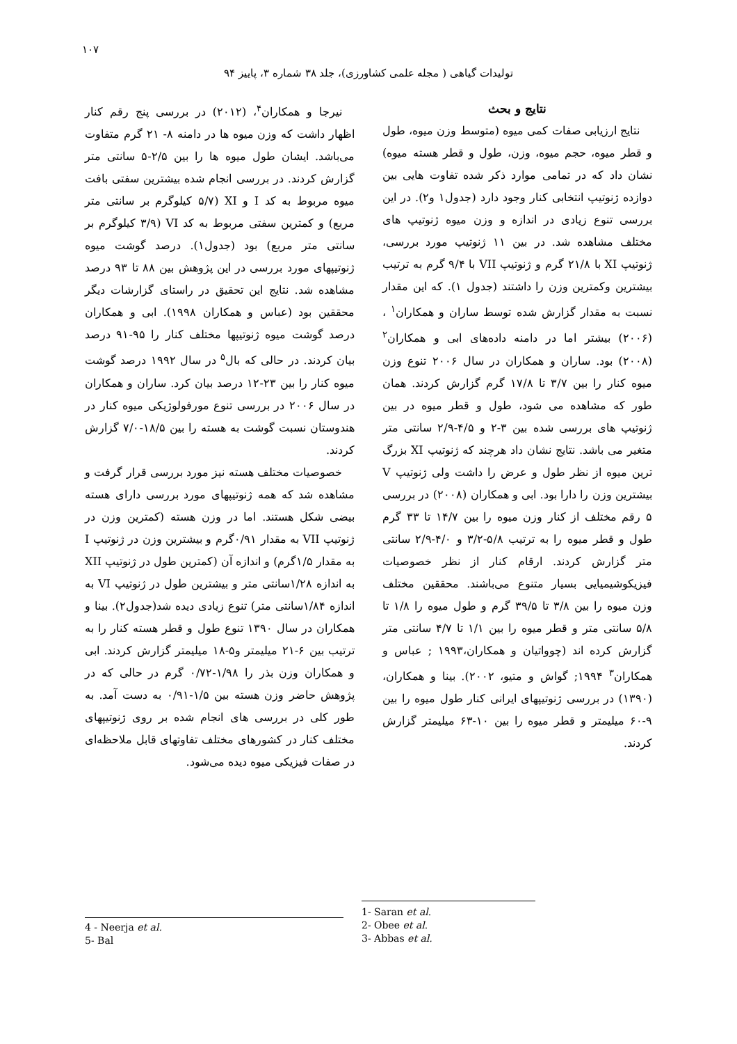۱۰۷
تولیدات گیاهی ( مجله علمی کشاورزی)، جلد ۳۸ شماره ۳، پاییز ۹۴
نتایج و بحث
نتایج ارزیابی صفات کمی میوه (متوسط وزن میوه، طول و قطر میوه، حجم میوه، وزن، طول و قطر هسته میوه) نشان داد که در تمامی موارد ذکر شده تفاوت هایی بین دوازده ژنوتیپ انتخابی کنار وجود دارد (جدول۱ و۲). در این بررسی تنوع زیادی در اندازه و وزن میوه ژنوتیپ های مختلف مشاهده شد. در بین ۱۱ ژنوتیپ مورد بررسی، ژنوتیپ XI با ۲۱/۸ گرم و ژنوتیپ VII با ۹/۴ گرم به ترتیب بیشترین وکمترین وزن را داشتند (جدول ۱). که این مقدار نسبت به مقدار گزارش شده توسط ساران و همکاران<sup>۱</sup> ، (۲۰۰۶) بیشتر اما در دامنه داده‌های ابی و همکاران<sup>۲</sup> (۲۰۰۸) بود. ساران و همکاران در سال ۲۰۰۶ تنوع وزن میوه کنار را بین ۳/۷ تا ۱۷/۸ گرم گزارش کردند. همان طور که مشاهده می شود، طول و قطر میوه در بین ژنوتیپ های بررسی شده بین ۳-۲ و ۴/۵-۲/۹ سانتی متر متغیر می باشد. نتایج نشان داد هرچند که ژنوتیپ XI بزرگ ترین میوه از نظر طول و عرض را داشت ولی ژنوتیپ V بیشترین وزن را دارا بود. ابی و همکاران (۲۰۰۸) در بررسی ۵ رقم مختلف از کنار وزن میوه را بین ۱۴/۷ تا ۳۳ گرم طول و قطر میوه را به ترتیب ۵/۸-۳/۲ و ۴/۰-۲/۹ سانتی متر گزارش کردند. ارقام کنار از نظر خصوصیات فیزیکوشیمیایی بسیار متنوع می‌باشند. محققین مختلف وزن میوه را بین ۳/۸ تا ۳۹/۵ گرم و طول میوه را ۱/۸ تا ۵/۸ سانتی متر و قطر میوه را بین ۱/۱ تا ۴/۷ سانتی متر گزارش کرده اند (چوواتیان و همکاران،۱۹۹۳ ; عباس و همکاران<sup>۳</sup> ۱۹۹۴; گواش و متیو، ۲۰۰۲). بینا و همکاران، (۱۳۹۰) در بررسی ژنوتیپهای ایرانی کنار طول میوه را بین ۹-۶۰ میلیمتر و قطر میوه را بین ۱۰-۶۳ میلیمتر گزارش کردند.
نیرجا و همکاران<sup>۴</sup>، (۲۰۱۲) در بررسی پنج رقم کنار اظهار داشت که وزن میوه ها در دامنه ۸- ۲۱ گرم متفاوت می‌باشد. ایشان طول میوه ها را بین ۲/۵-۵ سانتی متر گزارش کردند. در بررسی انجام شده بیشترین سفتی بافت میوه مربوط به کد I و XI (۵/۷ کیلوگرم بر سانتی متر مربع) و کمترین سفتی مربوط به کد VI (۳/۹ کیلوگرم بر سانتی متر مربع) بود (جدول۱). درصد گوشت میوه ژنوتیپهای مورد بررسی در این پژوهش بین ۸۸ تا ۹۳ درصد مشاهده شد. نتایج این تحقیق در راستای گزارشات دیگر محققین بود (عباس و همکاران ۱۹۹۸). ابی و همکاران درصد گوشت میوه ژنوتیپها مختلف کنار را ۹۵-۹۱ درصد بیان کردند. در حالی که بال<sup>۵</sup> در سال ۱۹۹۲ درصد گوشت میوه کنار را بین ۲۳-۱۲ درصد بیان کرد. ساران و همکاران در سال ۲۰۰۶ در بررسی تنوع مورفولوژیکی میوه کنار در هندوستان نسبت گوشت به هسته را بین ۱۸/۵-۷/۰ گزارش کردند.
خصوصیات مختلف هسته نیز مورد بررسی قرار گرفت و مشاهده شد که همه ژنوتیپهای مورد بررسی دارای هسته بیضی شکل هستند. اما در وزن هسته (کمترین وزن در ژنوتیپ VII به مقدار ۰/۹۱گرم و بیشترین وزن در ژنوتیپ I به مقدار ۱/۵گرم) و اندازه آن (کمترین طول در ژنوتیپ XII به اندازه ۱/۲۸سانتی متر و بیشترین طول در ژنوتیپ VI به اندازه ۱/۸۴سانتی متر) تنوع زیادی دیده شد(جدول۲). بینا و همکاران در سال ۱۳۹۰ تنوع طول و قطر هسته کنار را به ترتیب بین ۶-۲۱ میلیمتر و۵-۱۸ میلیمتر گزارش کردند. ابی و همکاران وزن بذر را ۱/۹۸-۰/۷۲ گرم در حالی که در پژوهش حاضر وزن هسته بین ۱/۵-۰/۹۱ به دست آمد. به طور کلی در بررسی های انجام شده بر روی ژنوتیپهای مختلف کنار در کشورهای مختلف تفاوتهای قابل ملاحظه‌ای در صفات فیزیکی میوه دیده می‌شود.
4 - Neerja et al.
5- Bal
1- Saran et al.
2- Obee et al.
3- Abbas et al.